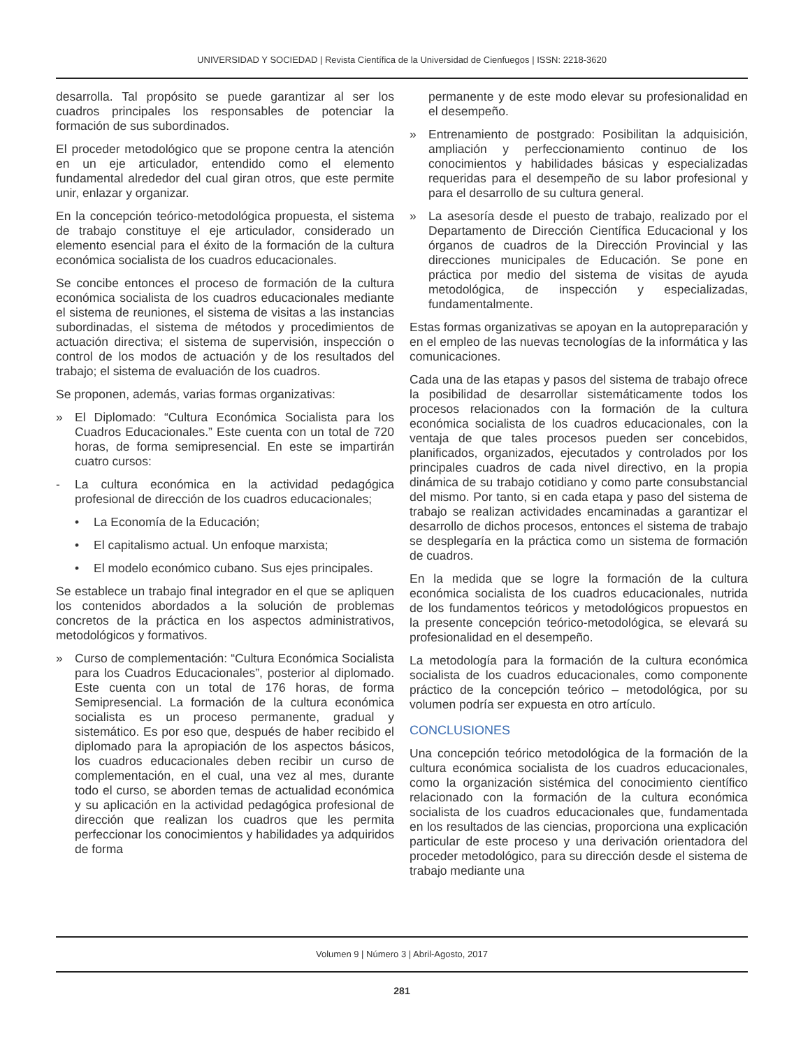UNIVERSIDAD Y SOCIEDAD | Revista Científica de la Universidad de Cienfuegos | ISSN: 2218-3620
desarrolla. Tal propósito se puede garantizar al ser los cuadros principales los responsables de potenciar la formación de sus subordinados.
El proceder metodológico que se propone centra la atención en un eje articulador, entendido como el elemento fundamental alrededor del cual giran otros, que este permite unir, enlazar y organizar.
En la concepción teórico-metodológica propuesta, el sistema de trabajo constituye el eje articulador, considerado un elemento esencial para el éxito de la formación de la cultura económica socialista de los cuadros educacionales.
Se concibe entonces el proceso de formación de la cultura económica socialista de los cuadros educacionales mediante el sistema de reuniones, el sistema de visitas a las instancias subordinadas, el sistema de métodos y procedimientos de actuación directiva; el sistema de supervisión, inspección o control de los modos de actuación y de los resultados del trabajo; el sistema de evaluación de los cuadros.
Se proponen, además, varias formas organizativas:
» El Diplomado: “Cultura Económica Socialista para los Cuadros Educacionales.” Este cuenta con un total de 720 horas, de forma semipresencial. En este se impartirán cuatro cursos:
- La cultura económica en la actividad pedagógica profesional de dirección de los cuadros educacionales;
• La Economía de la Educación;
• El capitalismo actual. Un enfoque marxista;
• El modelo económico cubano. Sus ejes principales.
Se establece un trabajo final integrador en el que se apliquen los contenidos abordados a la solución de problemas concretos de la práctica en los aspectos administrativos, metodológicos y formativos.
» Curso de complementación: “Cultura Económica Socialista para los Cuadros Educacionales”, posterior al diplomado. Este cuenta con un total de 176 horas, de forma Semipresencial. La formación de la cultura económica socialista es un proceso permanente, gradual y sistemático. Es por eso que, después de haber recibido el diplomado para la apropiación de los aspectos básicos, los cuadros educacionales deben recibir un curso de complementación, en el cual, una vez al mes, durante todo el curso, se aborden temas de actualidad económica y su aplicación en la actividad pedagógica profesional de dirección que realizan los cuadros que les permita perfeccionar los conocimientos y habilidades ya adquiridos de forma
permanente y de este modo elevar su profesionalidad en el desempeño.
» Entrenamiento de postgrado: Posibilitan la adquisición, ampliación y perfeccionamiento continuo de los conocimientos y habilidades básicas y especializadas requeridas para el desempeño de su labor profesional y para el desarrollo de su cultura general.
» La asesoría desde el puesto de trabajo, realizado por el Departamento de Dirección Científica Educacional y los órganos de cuadros de la Dirección Provincial y las direcciones municipales de Educación. Se pone en práctica por medio del sistema de visitas de ayuda metodológica, de inspección y especializadas, fundamentalmente.
Estas formas organizativas se apoyan en la autopreparación y en el empleo de las nuevas tecnologías de la informática y las comunicaciones.
Cada una de las etapas y pasos del sistema de trabajo ofrece la posibilidad de desarrollar sistemáticamente todos los procesos relacionados con la formación de la cultura económica socialista de los cuadros educacionales, con la ventaja de que tales procesos pueden ser concebidos, planificados, organizados, ejecutados y controlados por los principales cuadros de cada nivel directivo, en la propia dinámica de su trabajo cotidiano y como parte consubstancial del mismo. Por tanto, si en cada etapa y paso del sistema de trabajo se realizan actividades encaminadas a garantizar el desarrollo de dichos procesos, entonces el sistema de trabajo se desplegaría en la práctica como un sistema de formación de cuadros.
En la medida que se logre la formación de la cultura económica socialista de los cuadros educacionales, nutrida de los fundamentos teóricos y metodológicos propuestos en la presente concepción teórico-metodológica, se elevará su profesionalidad en el desempeño.
La metodología para la formación de la cultura económica socialista de los cuadros educacionales, como componente práctico de la concepción teórico – metodológica, por su volumen podría ser expuesta en otro artículo.
CONCLUSIONES
Una concepción teórico metodológica de la formación de la cultura económica socialista de los cuadros educacionales, como la organización sistémica del conocimiento científico relacionado con la formación de la cultura económica socialista de los cuadros educacionales que, fundamentada en los resultados de las ciencias, proporciona una explicación particular de este proceso y una derivación orientadora del proceder metodológico, para su dirección desde el sistema de trabajo mediante una
Volumen 9 | Número 3 | Abril-Agosto, 2017
281